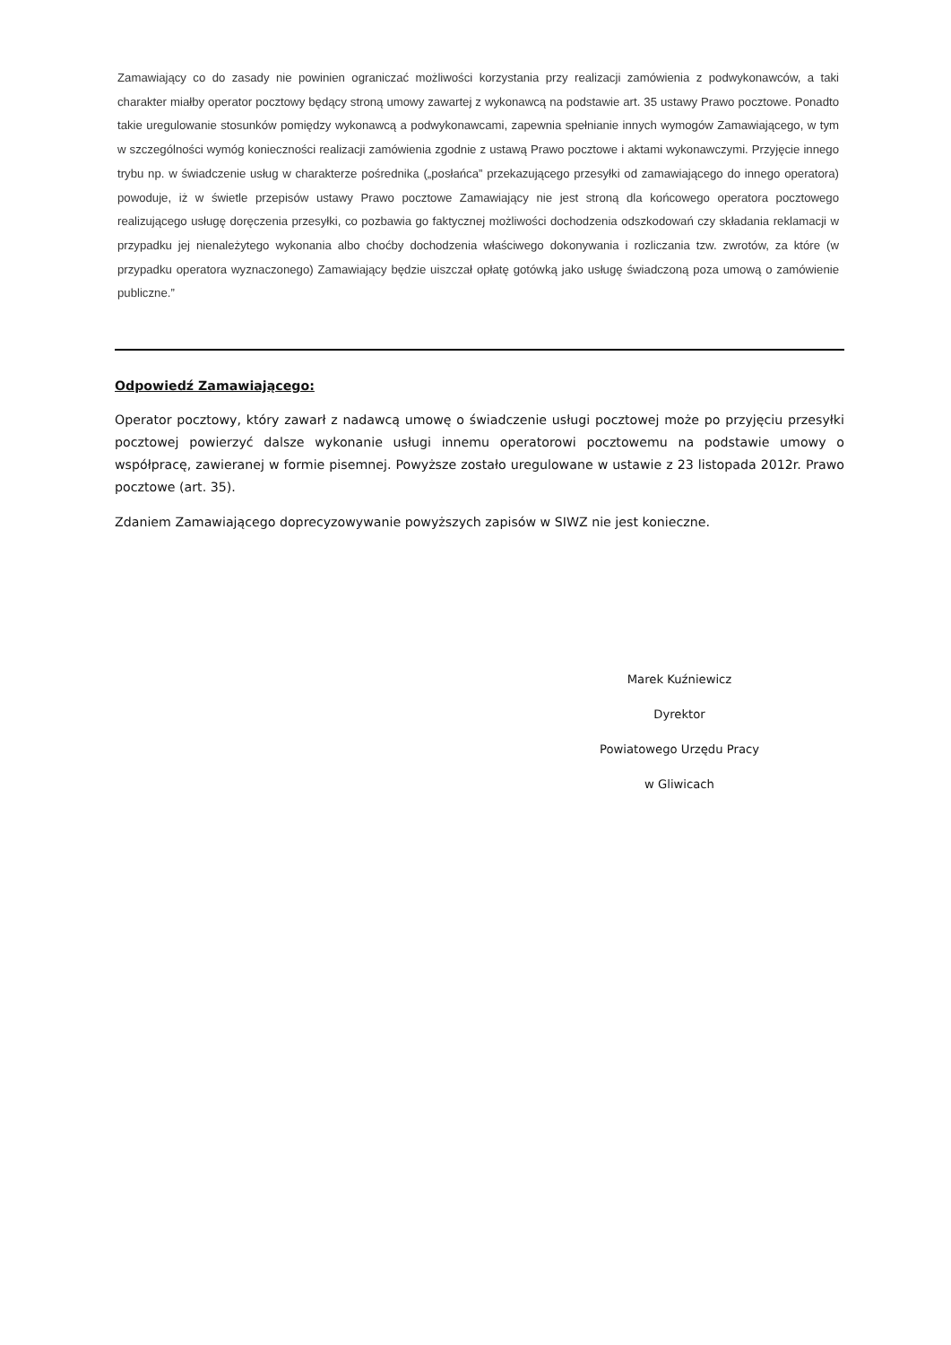Zamawiający co do zasady nie powinien ograniczać możliwości korzystania przy realizacji zamówienia z podwykonawców, a taki charakter miałby operator pocztowy będący stroną umowy zawartej z wykonawcą na podstawie art. 35 ustawy Prawo pocztowe. Ponadto takie uregulowanie stosunków pomiędzy wykonawcą a podwykonawcami, zapewnia spełnianie innych wymogów Zamawiającego, w tym w szczególności wymóg konieczności realizacji zamówienia zgodnie z ustawą Prawo pocztowe i aktami wykonawczymi. Przyjęcie innego trybu np. w świadczenie usług w charakterze pośrednika („posłańca” przekazującego przesyłki od zamawiającego do innego operatora) powoduje, iż w świetle przepisów ustawy Prawo pocztowe Zamawiający nie jest stroną dla końcowego operatora pocztowego realizującego usługę doręczenia przesyłki, co pozbawia go faktycznej możliwości dochodzenia odszkodowań czy składania reklamacji w przypadku jej nienależytego wykonania albo choćby dochodzenia właściwego dokonywania i rozliczania tzw. zwrotów, za które (w przypadku operatora wyznaczonego) Zamawiający będzie uiszczał opłatę gotówką jako usługę świadczoną poza umową o zamówienie publiczne.”
Odpowiedź Zamawiającego:
Operator pocztowy, który zawarł z nadawcą umowę o świadczenie usługi pocztowej może po przyjęciu przesyłki pocztowej powierzyć dalsze wykonanie usługi innemu operatorowi pocztowemu na podstawie umowy o współpracę, zawieranej w formie pisemnej. Powyższe zostało uregulowane w ustawie z 23 listopada 2012r. Prawo pocztowe (art. 35).
Zdaniem Zamawiającego doprecyzowywanie powyższych zapisów w SIWZ nie jest konieczne.
Marek Kuźniewicz
Dyrektor
Powiatowego Urzędu Pracy
w Gliwicach